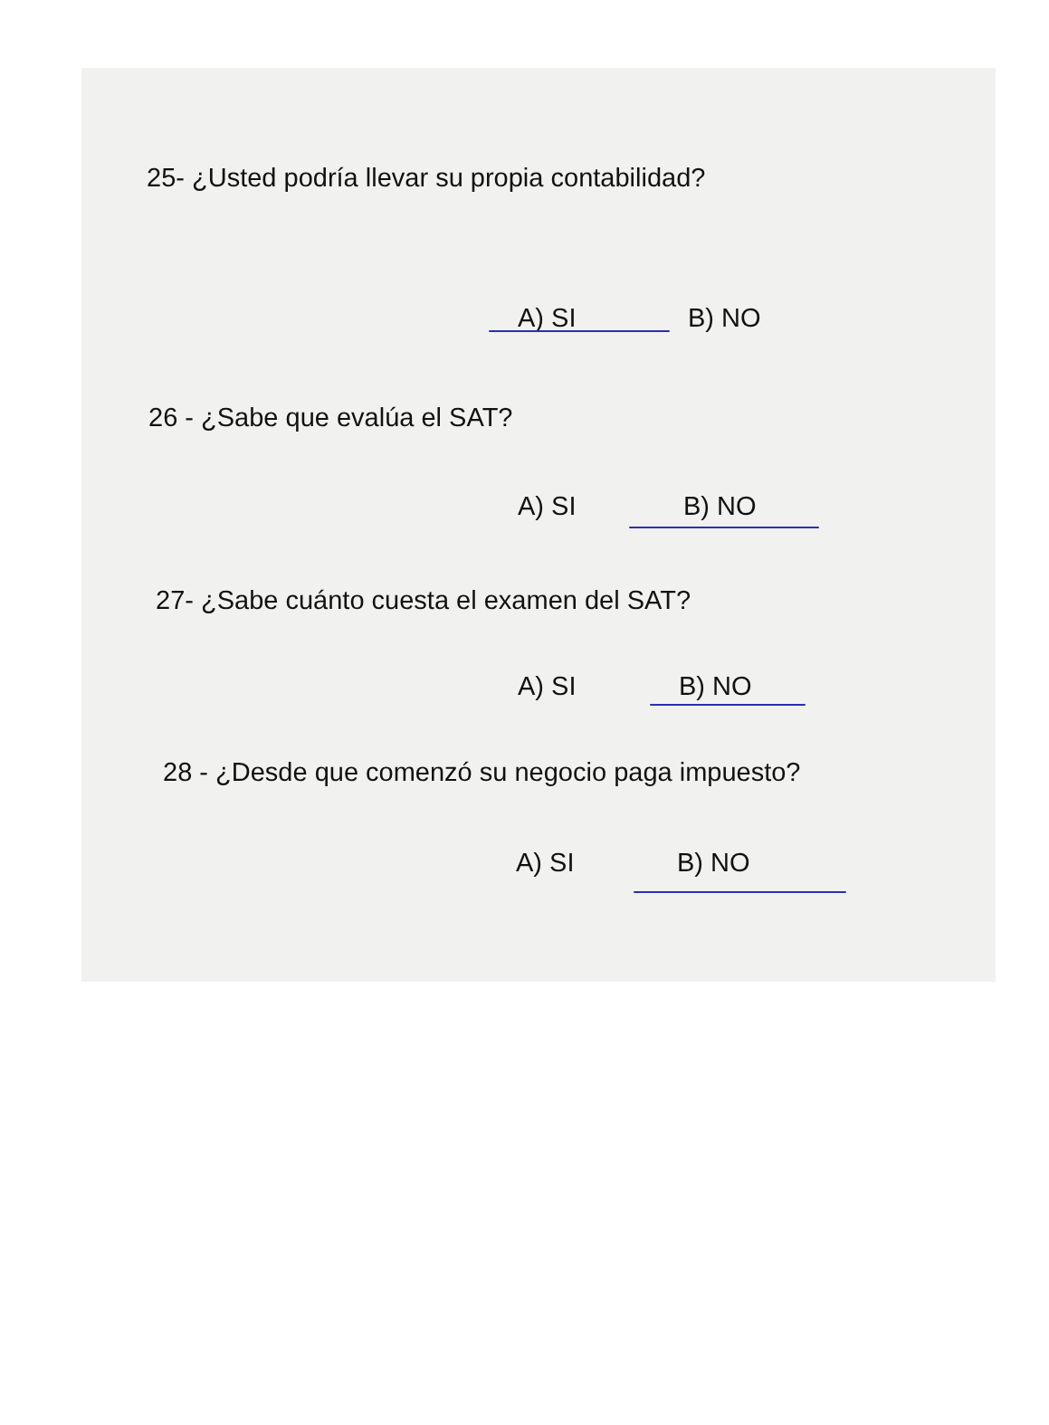25- ¿Usted podría llevar su propia contabilidad?
A) SI B) NO
26 - ¿Sabe que evalúa el SAT?
A) SI B) NO
27- ¿Sabe cuánto cuesta el examen del SAT?
A) SI B) NO
28 - ¿Desde que comenzó su negocio paga impuesto?
A) SI B) NO